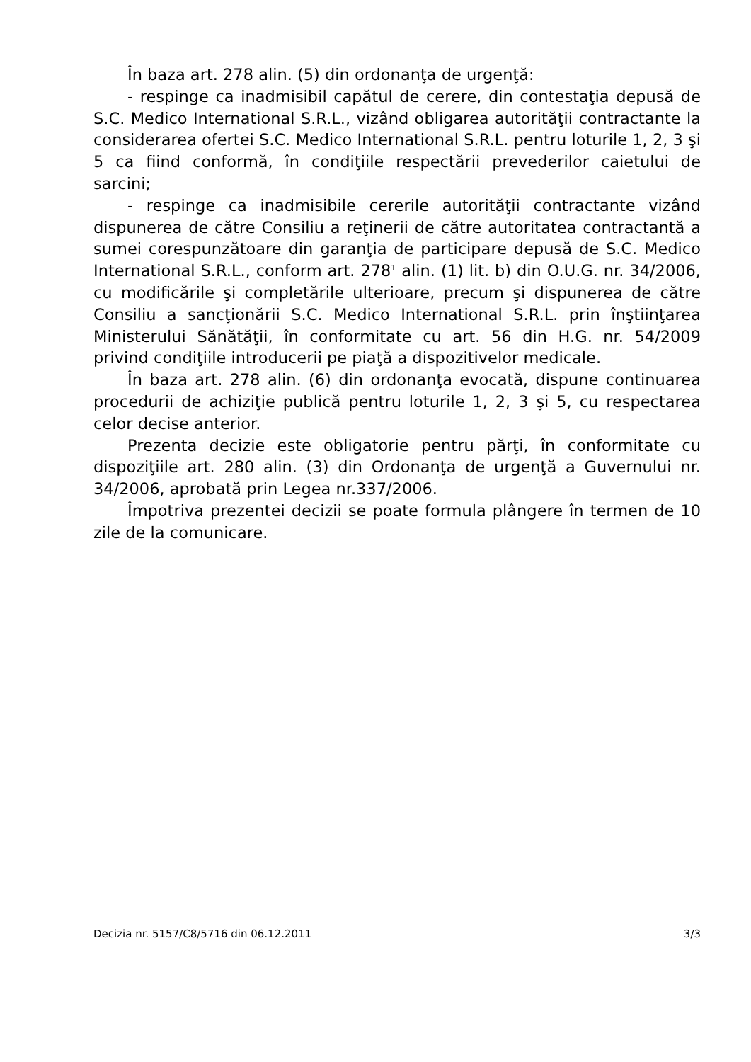În baza art. 278 alin. (5) din ordonanţa de urgenţă:
- respinge ca inadmisibil capătul de cerere, din contestaţia depusă de S.C. Medico International S.R.L., vizând obligarea autorităţii contractante la considerarea ofertei S.C. Medico International S.R.L. pentru loturile 1, 2, 3 şi 5 ca fiind conformă, în condiţiile respectării prevederilor caietului de sarcini;
- respinge ca inadmisibile cererile autorităţii contractante vizând dispunerea de către Consiliu a reţinerii de către autoritatea contractantă a sumei corespunzătoare din garanţia de participare depusă de S.C. Medico International S.R.L., conform art. 278<sup>1</sup> alin. (1) lit. b) din O.U.G. nr. 34/2006, cu modificările şi completările ulterioare, precum şi dispunerea de către Consiliu a sancţionării S.C. Medico International S.R.L. prin înştiinţarea Ministerului Sănătăţii, în conformitate cu art. 56 din H.G. nr. 54/2009 privind condiţiile introducerii pe piaţă a dispozitivelor medicale.
În baza art. 278 alin. (6) din ordonanţa evocată, dispune continuarea procedurii de achiziţie publică pentru loturile 1, 2, 3 şi 5, cu respectarea celor decise anterior.
Prezenta decizie este obligatorie pentru părţi, în conformitate cu dispoziţiile art. 280 alin. (3) din Ordonanţa de urgenţă a Guvernului nr. 34/2006, aprobată prin Legea nr.337/2006.
Împotriva prezentei decizii se poate formula plângere în termen de 10 zile de la comunicare.
Decizia nr. 5157/C8/5716 din 06.12.2011 3/3